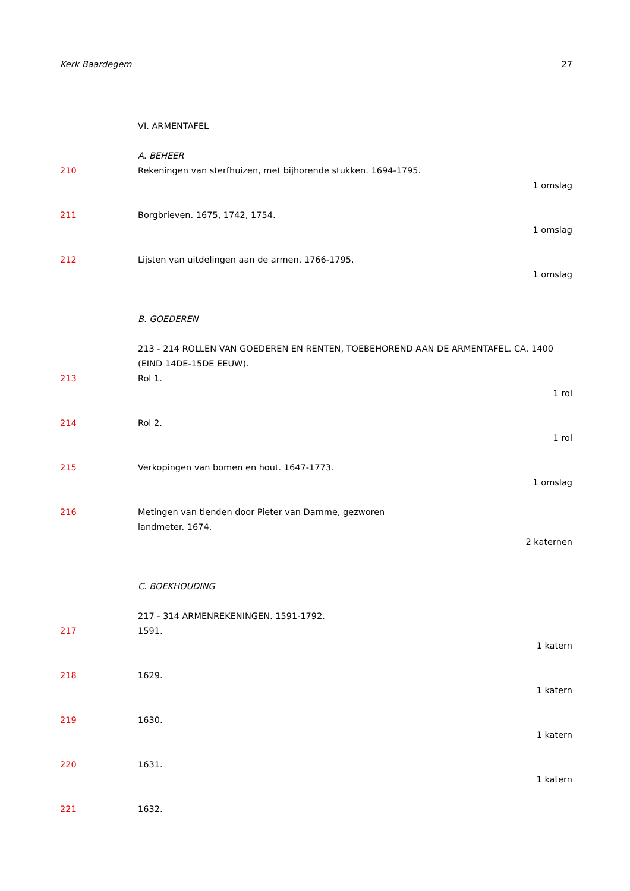Kerk Baardegem 27
VI. ARMENTAFEL
A. BEHEER
210 Rekeningen van sterfhuizen, met bijhorende stukken. 1694-1795.
1 omslag
211 Borgbrieven. 1675, 1742, 1754.
1 omslag
212 Lijsten van uitdelingen aan de armen. 1766-1795.
1 omslag
B. GOEDEREN
213 - 214 ROLLEN VAN GOEDEREN EN RENTEN, TOEBEHOREND AAN DE ARMENTAFEL. CA. 1400 (EIND 14DE-15DE EEUW).
213 Rol 1.
1 rol
214 Rol 2.
1 rol
215 Verkopingen van bomen en hout. 1647-1773.
1 omslag
216 Metingen van tienden door Pieter van Damme, gezworen
landmeter. 1674.
2 katernen
C. BOEKHOUDING
217 - 314 ARMENREKENINGEN. 1591-1792.
217 1591.
1 katern
218 1629.
1 katern
219 1630.
1 katern
220 1631.
1 katern
221 1632.